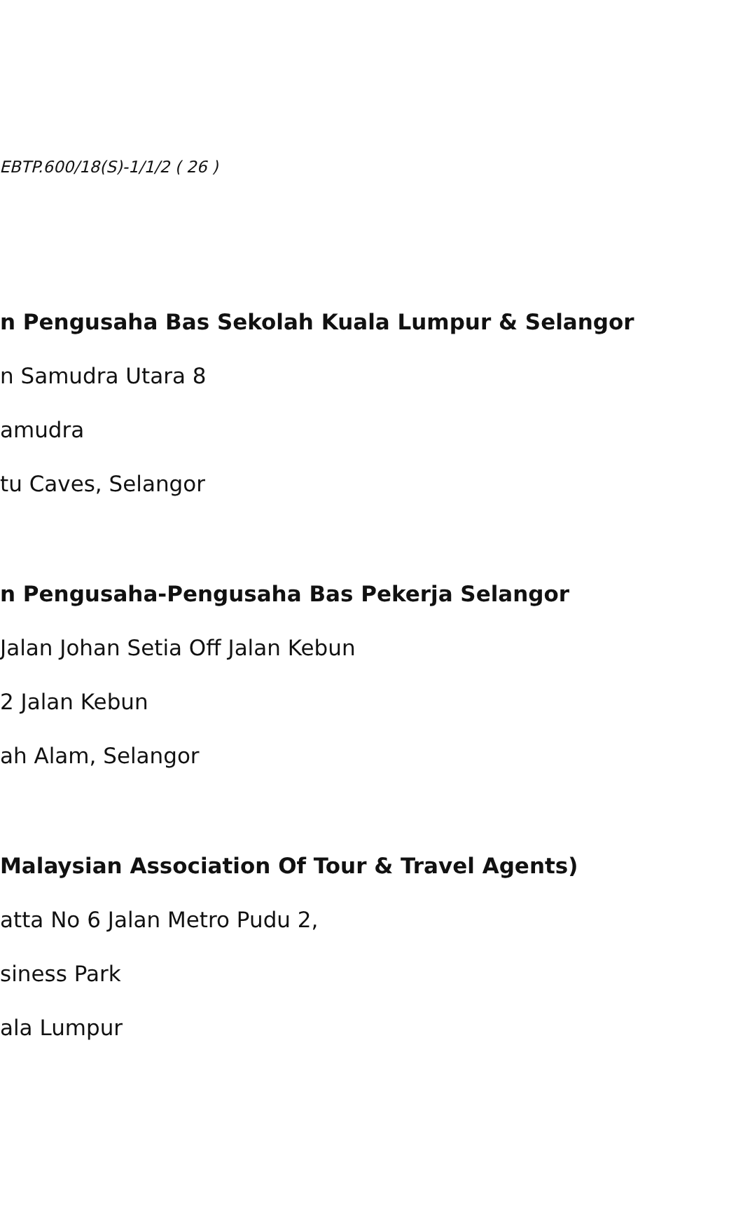.EBTP.600/18(S)-1/1/2 ( 26 )
n Pengusaha Bas Sekolah Kuala Lumpur & Selangor
n Samudra Utara 8
amudra
tu Caves, Selangor
n Pengusaha-Pengusaha Bas Pekerja Selangor
Jalan Johan Setia Off Jalan Kebun
2 Jalan Kebun
ah Alam, Selangor
Malaysian Association Of Tour & Travel Agents)
atta No 6 Jalan Metro Pudu 2,
siness Park
ala Lumpur